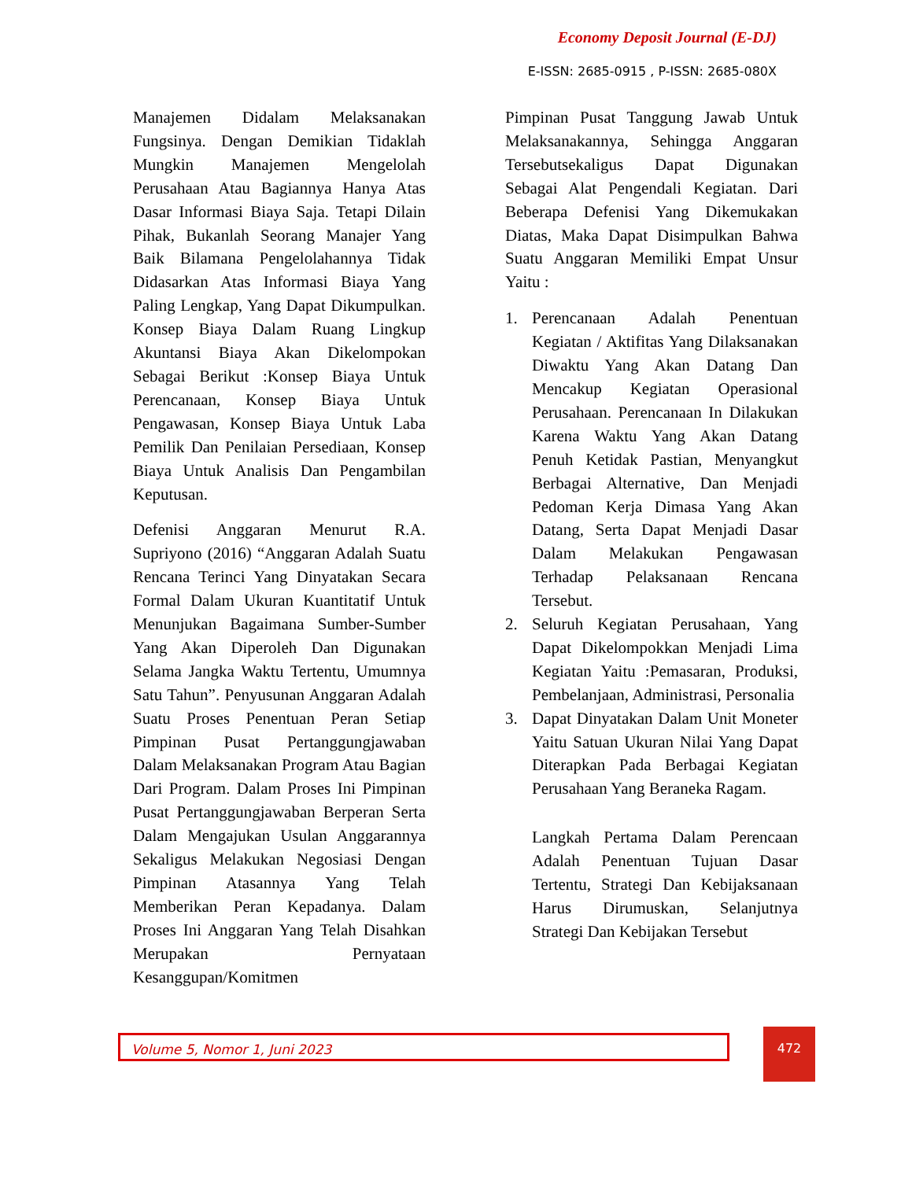Economy Deposit Journal (E-DJ)
E-ISSN: 2685-0915 , P-ISSN: 2685-080X
Manajemen Didalam Melaksanakan Fungsinya. Dengan Demikian Tidaklah Mungkin Manajemen Mengelolah Perusahaan Atau Bagiannya Hanya Atas Dasar Informasi Biaya Saja. Tetapi Dilain Pihak, Bukanlah Seorang Manajer Yang Baik Bilamana Pengelolahannya Tidak Didasarkan Atas Informasi Biaya Yang Paling Lengkap, Yang Dapat Dikumpulkan. Konsep Biaya Dalam Ruang Lingkup Akuntansi Biaya Akan Dikelompokan Sebagai Berikut :Konsep Biaya Untuk Perencanaan, Konsep Biaya Untuk Pengawasan, Konsep Biaya Untuk Laba Pemilik Dan Penilaian Persediaan, Konsep Biaya Untuk Analisis Dan Pengambilan Keputusan.
Defenisi Anggaran Menurut R.A. Supriyono (2016) “Anggaran Adalah Suatu Rencana Terinci Yang Dinyatakan Secara Formal Dalam Ukuran Kuantitatif Untuk Menunjukan Bagaimana Sumber-Sumber Yang Akan Diperoleh Dan Digunakan Selama Jangka Waktu Tertentu, Umumnya Satu Tahun”. Penyusunan Anggaran Adalah Suatu Proses Penentuan Peran Setiap Pimpinan Pusat Pertanggungjawaban Dalam Melaksanakan Program Atau Bagian Dari Program. Dalam Proses Ini Pimpinan Pusat Pertanggungjawaban Berperan Serta Dalam Mengajukan Usulan Anggarannya Sekaligus Melakukan Negosiasi Dengan Pimpinan Atasannya Yang Telah Memberikan Peran Kepadanya. Dalam Proses Ini Anggaran Yang Telah Disahkan Merupakan Pernyataan Kesanggupan/Komitmen
Pimpinan Pusat Tanggung Jawab Untuk Melaksanakannya, Sehingga Anggaran Tersebutsekaligus Dapat Digunakan Sebagai Alat Pengendali Kegiatan. Dari Beberapa Defenisi Yang Dikemukakan Diatas, Maka Dapat Disimpulkan Bahwa Suatu Anggaran Memiliki Empat Unsur Yaitu :
1. Perencanaan Adalah Penentuan Kegiatan / Aktifitas Yang Dilaksanakan Diwaktu Yang Akan Datang Dan Mencakup Kegiatan Operasional Perusahaan. Perencanaan In Dilakukan Karena Waktu Yang Akan Datang Penuh Ketidak Pastian, Menyangkut Berbagai Alternative, Dan Menjadi Pedoman Kerja Dimasa Yang Akan Datang, Serta Dapat Menjadi Dasar Dalam Melakukan Pengawasan Terhadap Pelaksanaan Rencana Tersebut.
2. Seluruh Kegiatan Perusahaan, Yang Dapat Dikelompokkan Menjadi Lima Kegiatan Yaitu :Pemasaran, Produksi, Pembelanjaan, Administrasi, Personalia
3. Dapat Dinyatakan Dalam Unit Moneter Yaitu Satuan Ukuran Nilai Yang Dapat Diterapkan Pada Berbagai Kegiatan Perusahaan Yang Beraneka Ragam.
Langkah Pertama Dalam Perencaan Adalah Penentuan Tujuan Dasar Tertentu, Strategi Dan Kebijaksanaan Harus Dirumuskan, Selanjutnya Strategi Dan Kebijakan Tersebut
Volume 5, Nomor 1, Juni 2023 472